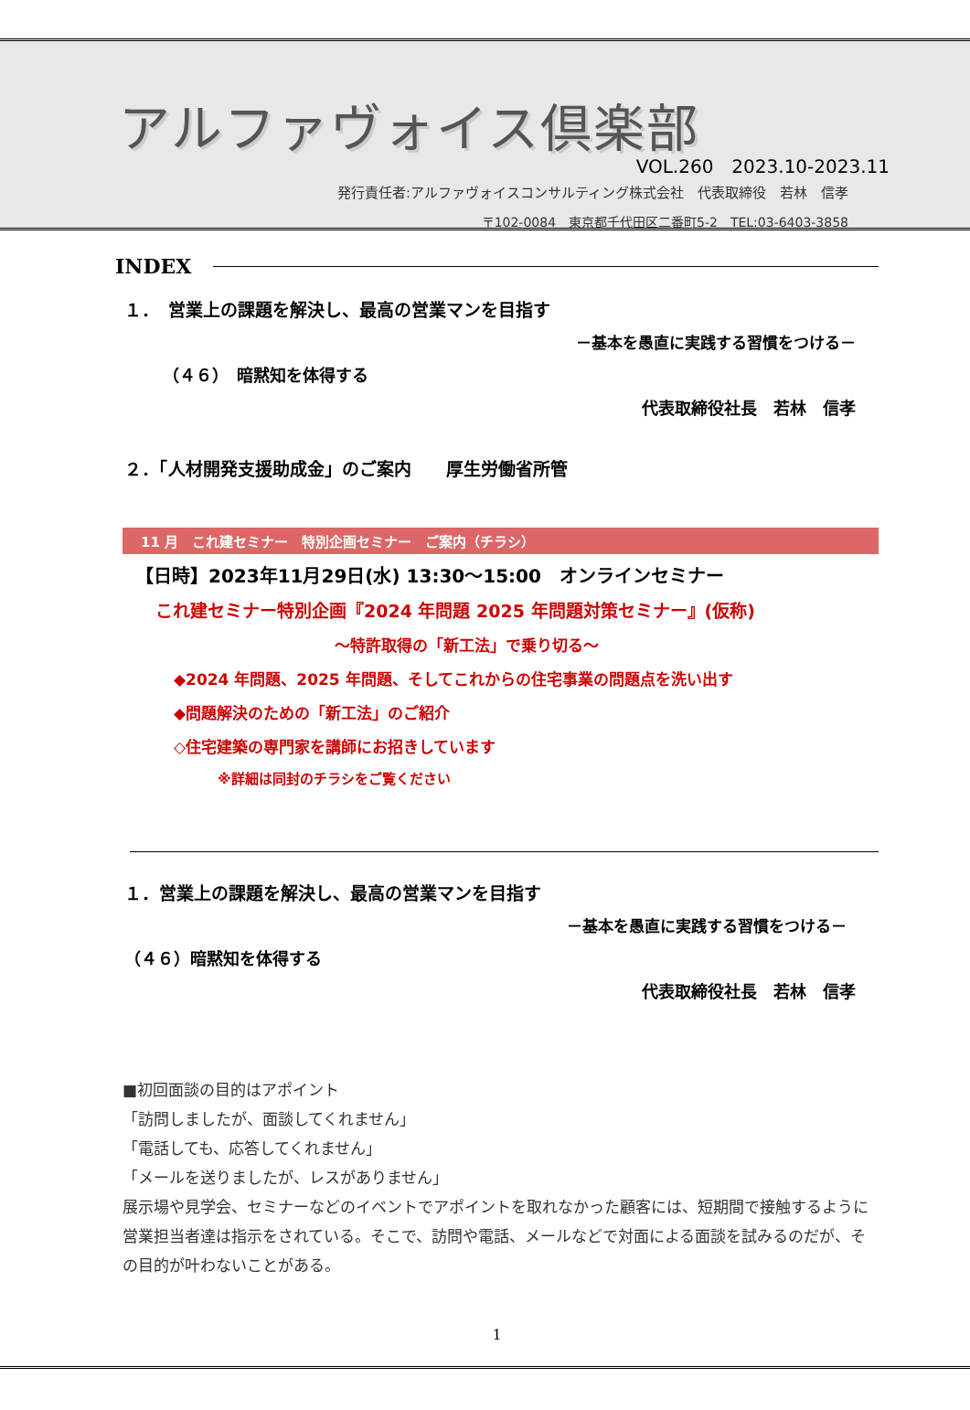アルファヴォイス倶楽部
VOL.260　2023.10-2023.11
発行責任者:アルファヴォイスコンサルティング株式会社　代表取締役　若林　信孝
〒102-0084　東京都千代田区二番町5-2　TEL:03-6403-3858
INDEX
１．　営業上の課題を解決し、最高の営業マンを目指す
－基本を愚直に実践する習慣をつける－
（４６）　暗黙知を体得する
代表取締役社長　若林　信孝
２．「人材開発支援助成金」のご案内　　厚生労働省所管
11 月　これ建セミナー　特別企画セミナー　ご案内（チラシ）
【日時】2023年11月29日(水) 13:30～15:00　オンラインセミナー
これ建セミナー特別企画『2024 年問題 2025 年問題対策セミナー』(仮称)
～特許取得の「新工法」で乗り切る～
◆2024 年問題、2025 年問題、そしてこれからの住宅事業の問題点を洗い出す
◆問題解決のための「新工法」のご紹介
◇住宅建築の専門家を講師にお招きしています
※詳細は同封のチラシをご覧ください
１．営業上の課題を解決し、最高の営業マンを目指す
－基本を愚直に実践する習慣をつける－
（４６）暗黙知を体得する
代表取締役社長　若林　信孝
■初回面談の目的はアポイント
「訪問しましたが、面談してくれません」
「電話しても、応答してくれません」
「メールを送りましたが、レスがありません」
展示場や見学会、セミナーなどのイベントでアポイントを取れなかった顧客には、短期間で接触するように営業担当者達は指示をされている。そこで、訪問や電話、メールなどで対面による面談を試みるのだが、その目的が叶わないことがある。
1